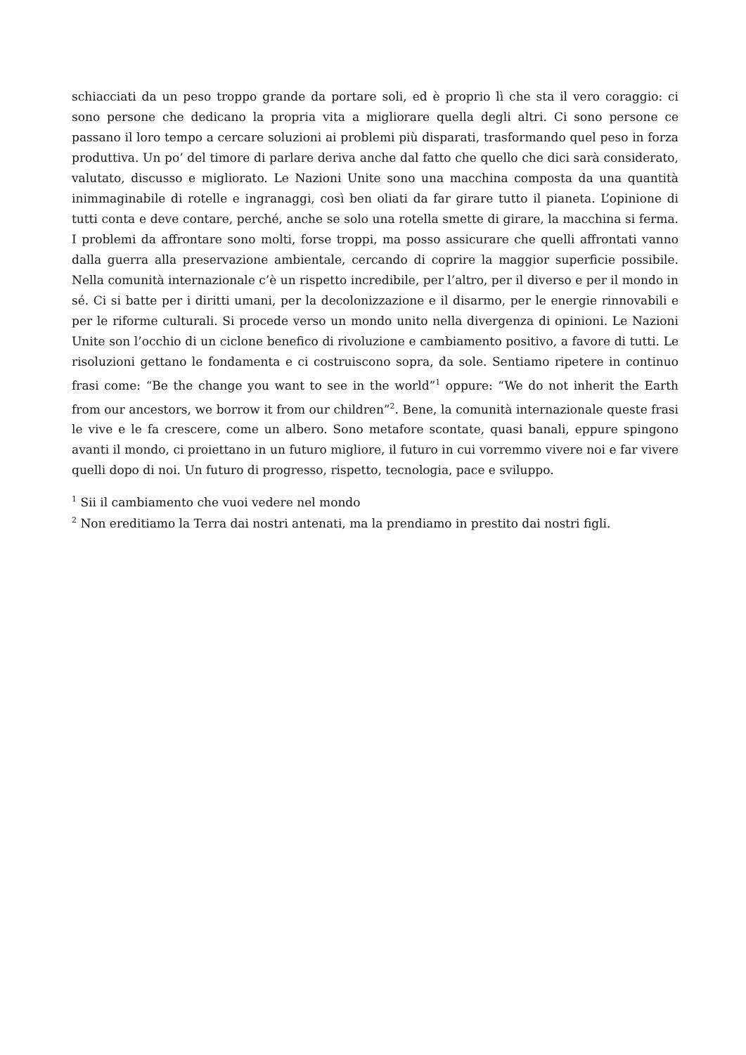schiacciati da un peso troppo grande da portare soli, ed è proprio lì che sta il vero coraggio: ci sono persone che dedicano la propria vita a migliorare quella degli altri. Ci sono persone ce passano il loro tempo a cercare soluzioni ai problemi più disparati, trasformando quel peso in forza produttiva. Un po’ del timore di parlare deriva anche dal fatto che quello che dici sarà considerato, valutato, discusso e migliorato. Le Nazioni Unite sono una macchina composta da una quantità inimmaginabile di rotelle e ingranaggi, così ben oliati da far girare tutto il pianeta. L’opinione di tutti conta e deve contare, perché, anche se solo una rotella smette di girare, la macchina si ferma. I problemi da affrontare sono molti, forse troppi, ma posso assicurare che quelli affrontati vanno dalla guerra alla preservazione ambientale, cercando di coprire la maggior superficie possibile. Nella comunità internazionale c’è un rispetto incredibile, per l’altro, per il diverso e per il mondo in sé. Ci si batte per i diritti umani, per la decolonizzazione e il disarmo, per le energie rinnovabili e per le riforme culturali. Si procede verso un mondo unito nella divergenza di opinioni. Le Nazioni Unite son l’occhio di un ciclone benefico di rivoluzione e cambiamento positivo, a favore di tutti. Le risoluzioni gettano le fondamenta e ci costruiscono sopra, da sole. Sentiamo ripetere in continuo frasi come: “Be the change you want to see in the world”<sup>1</sup> oppure: “We do not inherit the Earth from our ancestors, we borrow it from our children”<sup>2</sup>. Bene, la comunità internazionale queste frasi le vive e le fa crescere, come un albero. Sono metafore scontate, quasi banali, eppure spingono avanti il mondo, ci proiettano in un futuro migliore, il futuro in cui vorremmo vivere noi e far vivere quelli dopo di noi. Un futuro di progresso, rispetto, tecnologia, pace e sviluppo.
<sup>1</sup> Sii il cambiamento che vuoi vedere nel mondo
<sup>2</sup> Non ereditiamo la Terra dai nostri antenati, ma la prendiamo in prestito dai nostri figli.